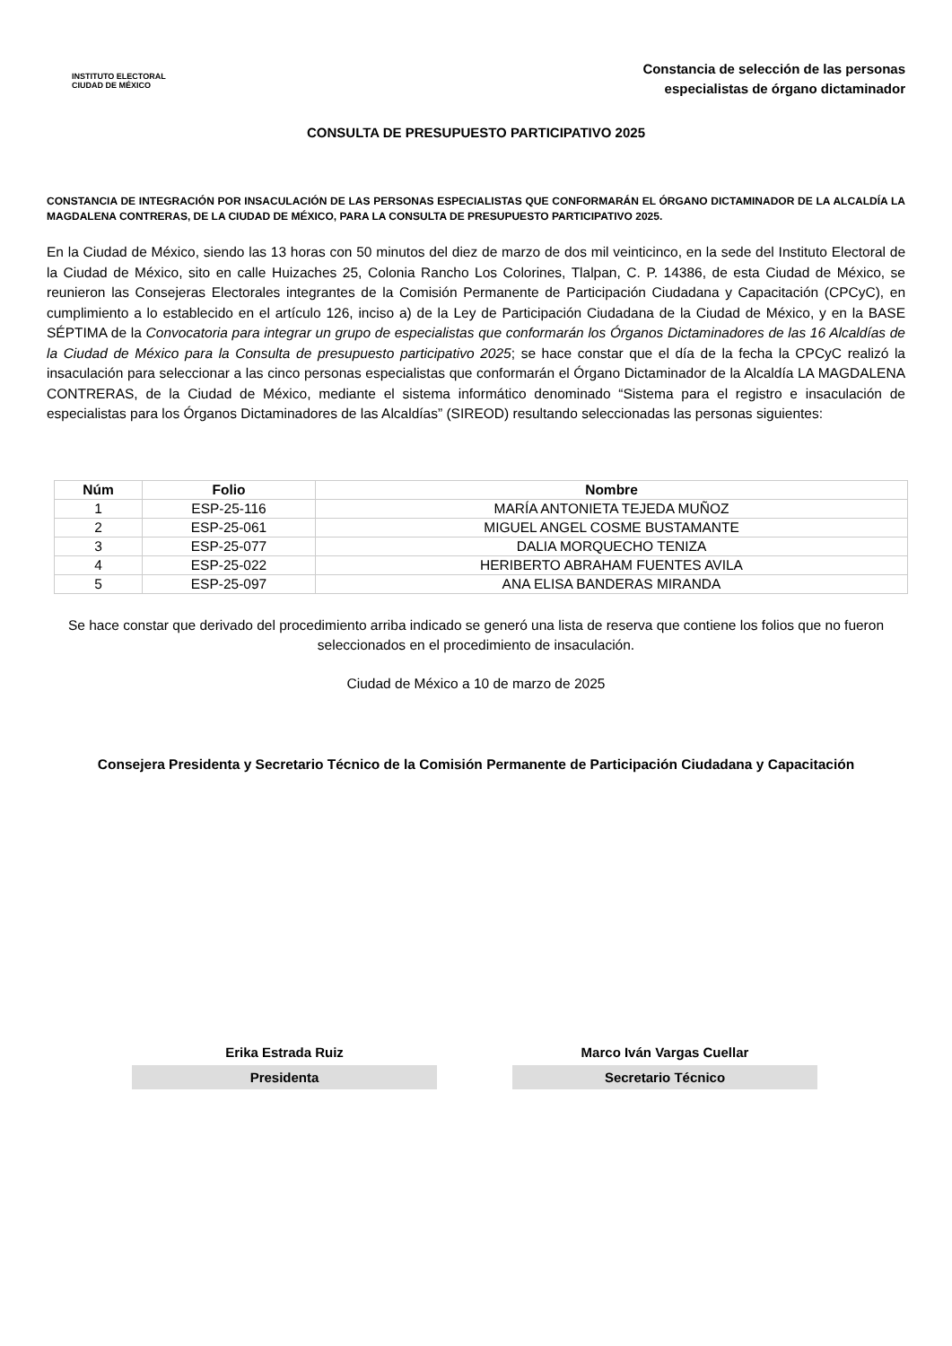INSTITUTO ELECTORAL
CIUDAD DE MÉXICO
Constancia de selección de las personas
especialistas de órgano dictaminador
CONSULTA DE PRESUPUESTO PARTICIPATIVO 2025
CONSTANCIA DE INTEGRACIÓN POR INSACULACIÓN DE LAS PERSONAS ESPECIALISTAS QUE CONFORMARÁN EL ÓRGANO DICTAMINADOR DE LA ALCALDÍA LA MAGDALENA CONTRERAS, DE LA CIUDAD DE MÉXICO, PARA LA CONSULTA DE PRESUPUESTO PARTICIPATIVO 2025.
En la Ciudad de México, siendo las 13 horas con 50 minutos del diez de marzo de dos mil veinticinco, en la sede del Instituto Electoral de la Ciudad de México, sito en calle Huizaches 25, Colonia Rancho Los Colorines, Tlalpan, C. P. 14386, de esta Ciudad de México, se reunieron las Consejeras Electorales integrantes de la Comisión Permanente de Participación Ciudadana y Capacitación (CPCyC), en cumplimiento a lo establecido en el artículo 126, inciso a) de la Ley de Participación Ciudadana de la Ciudad de México, y en la BASE SÉPTIMA de la Convocatoria para integrar un grupo de especialistas que conformarán los Órganos Dictaminadores de las 16 Alcaldías de la Ciudad de México para la Consulta de presupuesto participativo 2025; se hace constar que el día de la fecha la CPCyC realizó la insaculación para seleccionar a las cinco personas especialistas que conformarán el Órgano Dictaminador de la Alcaldía LA MAGDALENA CONTRERAS, de la Ciudad de México, mediante el sistema informático denominado “Sistema para el registro e insaculación de especialistas para los Órganos Dictaminadores de las Alcaldías” (SIREOD) resultando seleccionadas las personas siguientes:
| Núm | Folio | Nombre |
| --- | --- | --- |
| 1 | ESP-25-116 | MARÍA ANTONIETA TEJEDA MUÑOZ |
| 2 | ESP-25-061 | MIGUEL ANGEL COSME BUSTAMANTE |
| 3 | ESP-25-077 | DALIA MORQUECHO TENIZA |
| 4 | ESP-25-022 | HERIBERTO ABRAHAM FUENTES AVILA |
| 5 | ESP-25-097 | ANA ELISA BANDERAS MIRANDA |
Se hace constar que derivado del procedimiento arriba indicado se generó una lista de reserva que contiene los folios que no fueron seleccionados en el procedimiento de insaculación.
Ciudad de México a 10 de marzo de 2025
Consejera Presidenta y Secretario Técnico de la Comisión Permanente de Participación Ciudadana y Capacitación
Erika Estrada Ruiz
Presidenta
Marco Iván Vargas Cuellar
Secretario Técnico